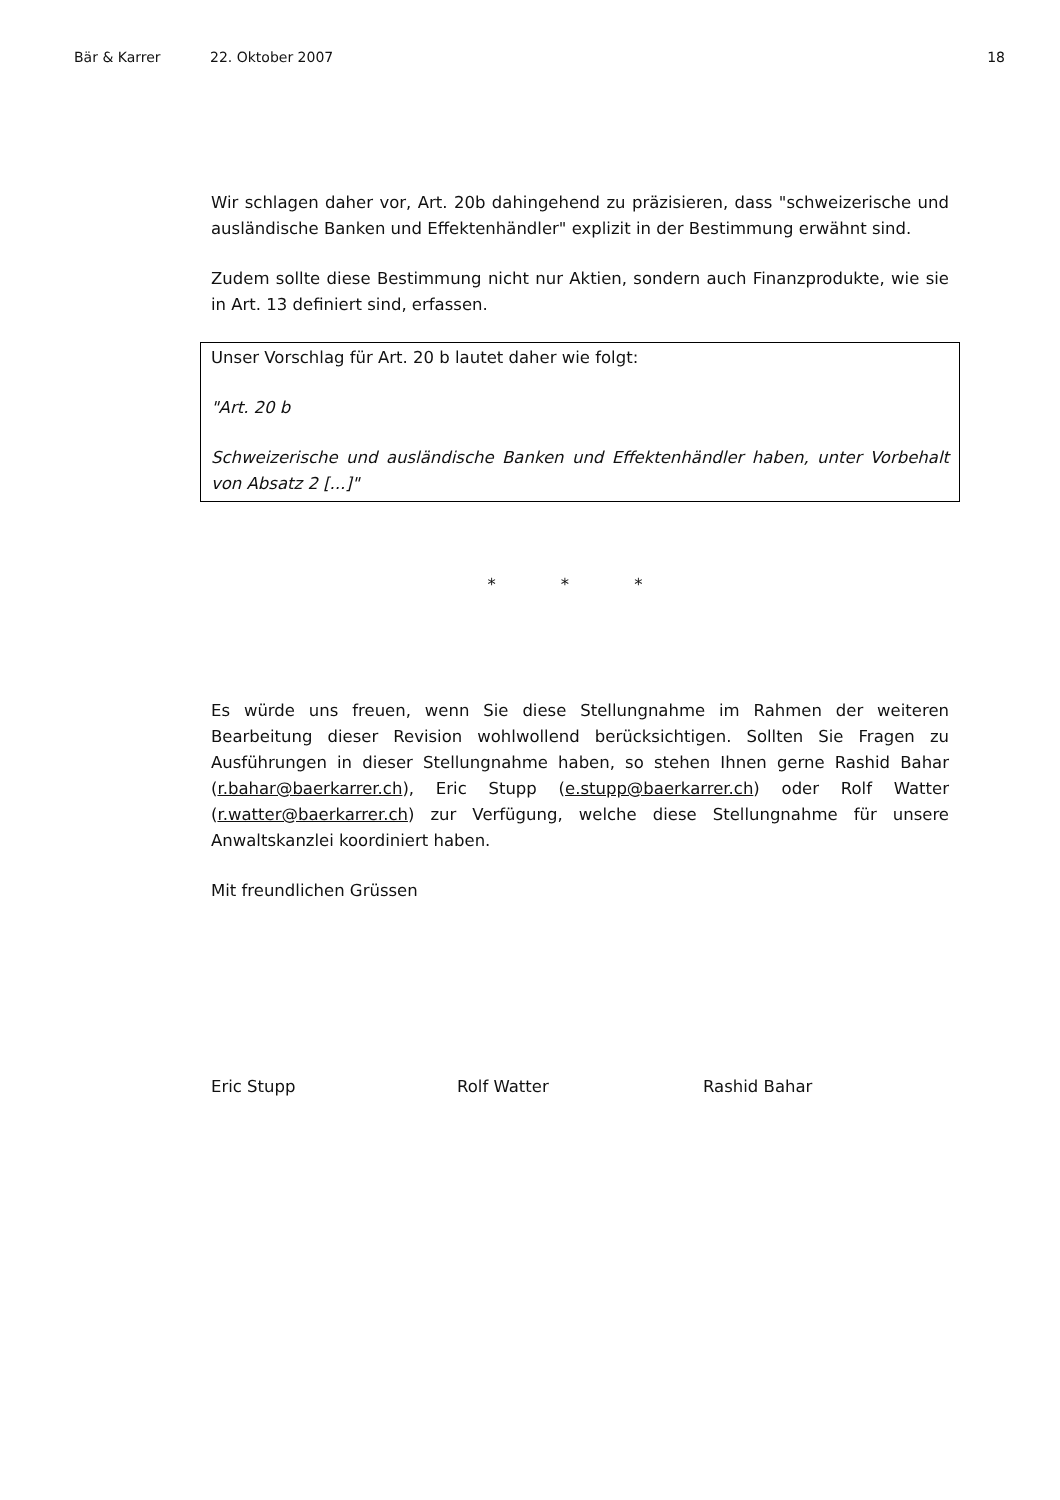Bär & Karrer 22. Oktober 2007 18
Wir schlagen daher vor, Art. 20b dahingehend zu präzisieren, dass "schweizerische und ausländische Banken und Effektenhändler" explizit in der Bestimmung erwähnt sind.
Zudem sollte diese Bestimmung nicht nur Aktien, sondern auch Finanzprodukte, wie sie in Art. 13 definiert sind, erfassen.
Unser Vorschlag für Art. 20 b lautet daher wie folgt:
"Art. 20 b
Schweizerische und ausländische Banken und Effektenhändler haben, unter Vorbehalt von Absatz 2 [...]"
* * *
Es würde uns freuen, wenn Sie diese Stellungnahme im Rahmen der weiteren Bearbeitung dieser Revision wohlwollend berücksichtigen. Sollten Sie Fragen zu Ausführungen in dieser Stellungnahme haben, so stehen Ihnen gerne Rashid Bahar (r.bahar@baerkarrer.ch), Eric Stupp (e.stupp@baerkarrer.ch) oder Rolf Watter (r.watter@baerkarrer.ch) zur Verfügung, welche diese Stellungnahme für unsere Anwaltskanzlei koordiniert haben.
Mit freundlichen Grüssen
Eric Stupp Rolf Watter Rashid Bahar